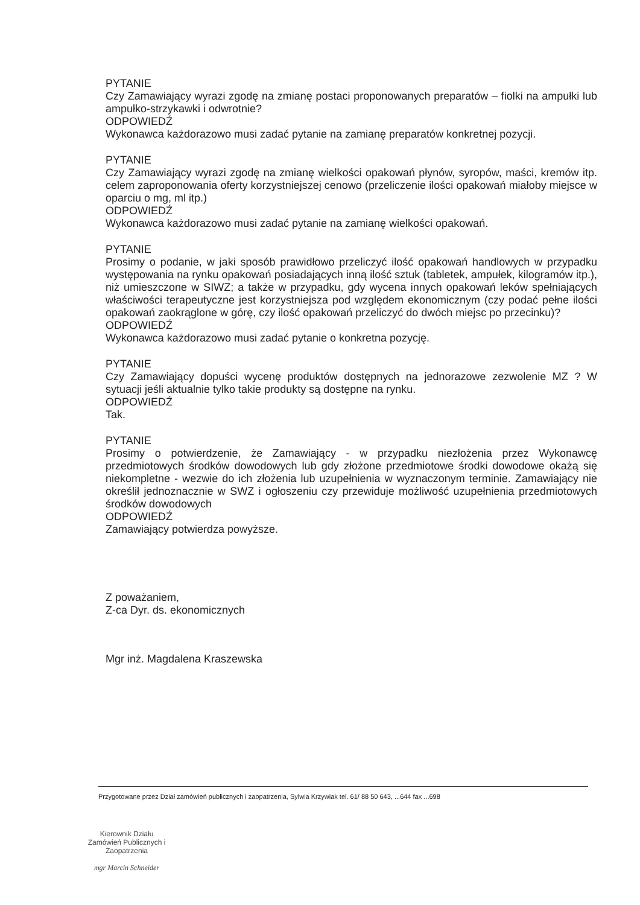PYTANIE
Czy Zamawiający wyrazi zgodę na zmianę postaci proponowanych preparatów – fiolki na ampułki lub ampułko-strzykawki i odwrotnie?
ODPOWIEDŹ
Wykonawca każdorazowo musi zadać pytanie na zamianę preparatów konkretnej pozycji.
PYTANIE
Czy Zamawiający wyrazi zgodę na zmianę wielkości opakowań płynów, syropów, maści, kremów itp. celem zaproponowania oferty korzystniejszej cenowo (przeliczenie ilości opakowań miałoby miejsce w oparciu o mg, ml itp.)
ODPOWIEDŹ
Wykonawca każdorazowo musi zadać pytanie na zamianę wielkości opakowań.
PYTANIE
Prosimy o podanie, w jaki sposób prawidłowo przeliczyć ilość opakowań handlowych w przypadku występowania na rynku opakowań posiadających inną ilość sztuk (tabletek, ampułek, kilogramów itp.), niż umieszczone w SIWZ; a także w przypadku, gdy wycena innych opakowań leków spełniających właściwości terapeutyczne jest korzystniejsza pod względem ekonomicznym (czy podać pełne ilości opakowań zaokrąglone w górę, czy ilość opakowań przeliczyć do dwóch miejsc po przecinku)?
ODPOWIEDŹ
Wykonawca każdorazowo musi zadać pytanie o konkretna pozycję.
PYTANIE
Czy Zamawiający dopuści wycenę produktów dostępnych na jednorazowe zezwolenie MZ ? W sytuacji jeśli aktualnie tylko takie produkty są dostępne na rynku.
ODPOWIEDŹ
Tak.
PYTANIE
Prosimy o potwierdzenie, że Zamawiający - w przypadku niezłożenia przez Wykonawcę przedmiotowych środków dowodowych lub gdy złożone przedmiotowe środki dowodowe okażą się niekompletne - wezwie do ich złożenia lub uzupełnienia w wyznaczonym terminie. Zamawiający nie określił jednoznacznie w SWZ i ogłoszeniu czy przewiduje możliwość uzupełnienia przedmiotowych środków dowodowych
ODPOWIEDŹ
Zamawiający potwierdza powyższe.
Z poważaniem,
Z-ca Dyr. ds. ekonomicznych
Mgr inż. Magdalena Kraszewska
Przygotowane przez Dział zamówień publicznych i zaopatrzenia, Sylwia Krzywiak tel. 61/ 88 50 643, ...644 fax ...698
Kierownik Działu
Zamówień Publicznych i Zaopatrzenia
mgr Marcin Schneider